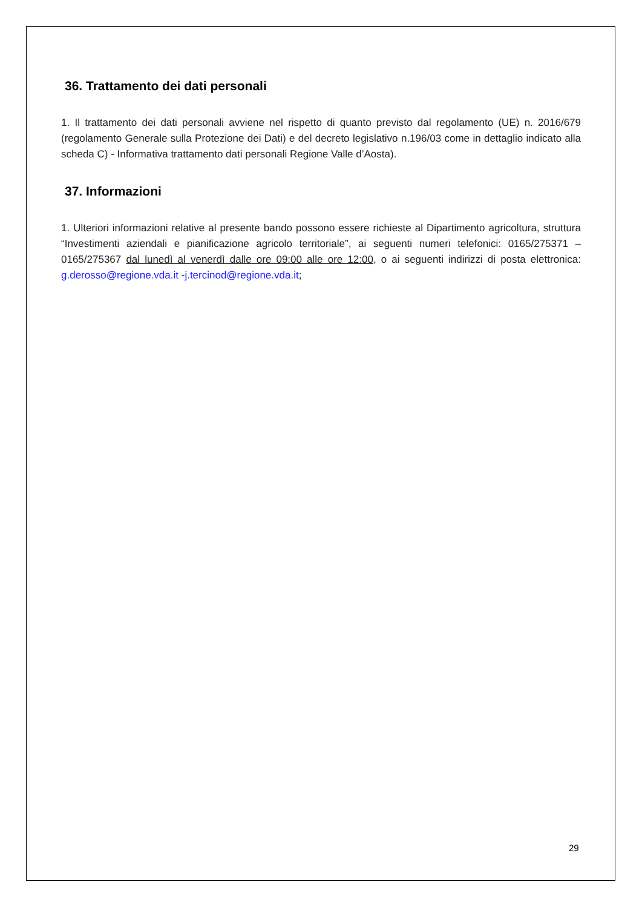36. Trattamento dei dati personali
1. Il trattamento dei dati personali avviene nel rispetto di quanto previsto dal regolamento (UE) n. 2016/679 (regolamento Generale sulla Protezione dei Dati) e del decreto legislativo n.196/03 come in dettaglio indicato alla scheda C) - Informativa trattamento dati personali Regione Valle d’Aosta).
37. Informazioni
1. Ulteriori informazioni relative al presente bando possono essere richieste al Dipartimento agricoltura, struttura “Investimenti aziendali e pianificazione agricolo territoriale”, ai seguenti numeri telefonici: 0165/275371 – 0165/275367 dal lunedì al venerdì dalle ore 09:00 alle ore 12:00, o ai seguenti indirizzi di posta elettronica: g.derosso@regione.vda.it -j.tercinod@regione.vda.it;
29